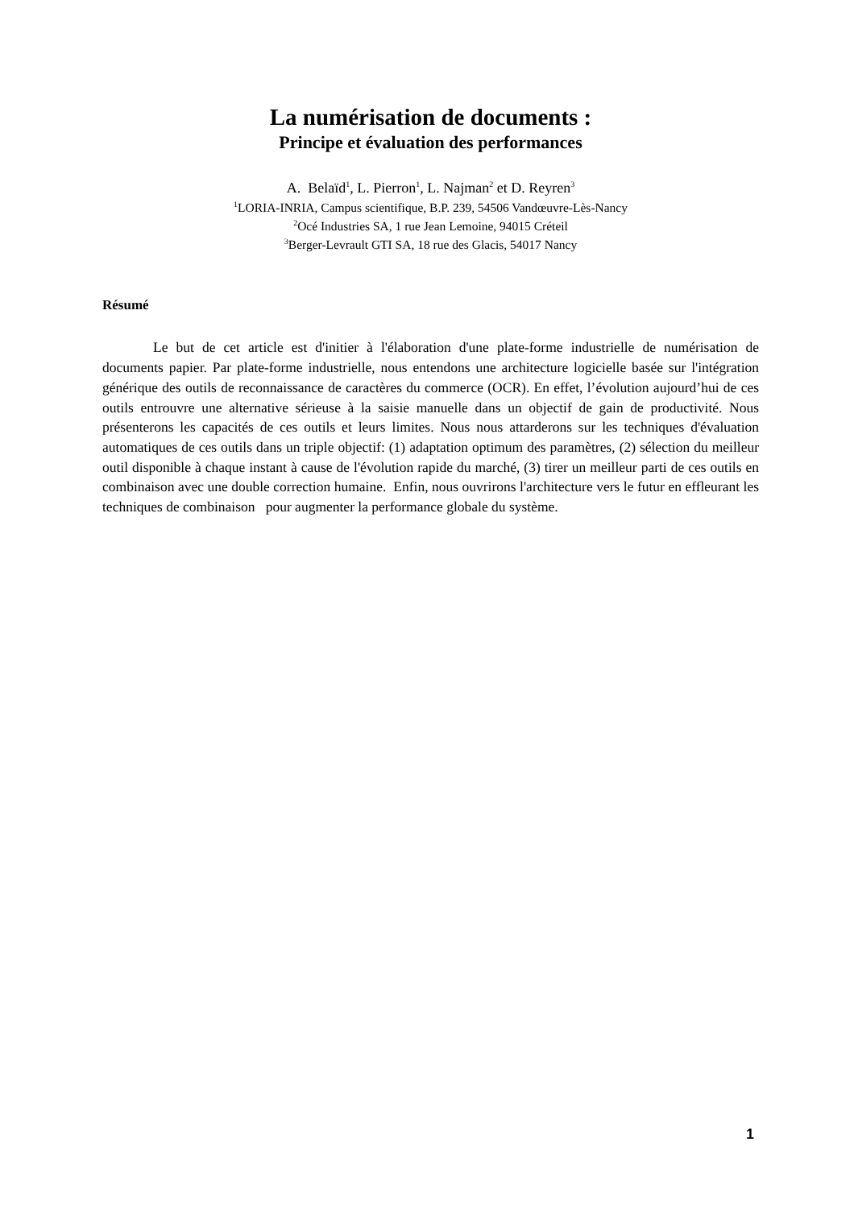La numérisation de documents :
Principe et évaluation des performances
A. Belaïd<sup>1</sup>, L. Pierron<sup>1</sup>, L. Najman<sup>2</sup> et D. Reyren<sup>3</sup>
<sup>1</sup> LORIA-INRIA, Campus scientifique, B.P. 239, 54506 Vandœuvre-Lès-Nancy
<sup>2</sup> Océ Industries SA, 1 rue Jean Lemoine, 94015 Créteil
<sup>3</sup> Berger-Levrault GTI SA, 18 rue des Glacis, 54017 Nancy
Résumé
Le but de cet article est d'initier à l'élaboration d'une plate-forme industrielle de numérisation de documents papier. Par plate-forme industrielle, nous entendons une architecture logicielle basée sur l'intégration générique des outils de reconnaissance de caractères du commerce (OCR). En effet, l’évolution aujourd’hui de ces outils entrouvre une alternative sérieuse à la saisie manuelle dans un objectif de gain de productivité. Nous présenterons les capacités de ces outils et leurs limites. Nous nous attarderons sur les techniques d'évaluation automatiques de ces outils dans un triple objectif: (1) adaptation optimum des paramètres, (2) sélection du meilleur outil disponible à chaque instant à cause de l'évolution rapide du marché, (3) tirer un meilleur parti de ces outils en combinaison avec une double correction humaine. Enfin, nous ouvrirons l'architecture vers le futur en effleurant les techniques de combinaison pour augmenter la performance globale du système.
1